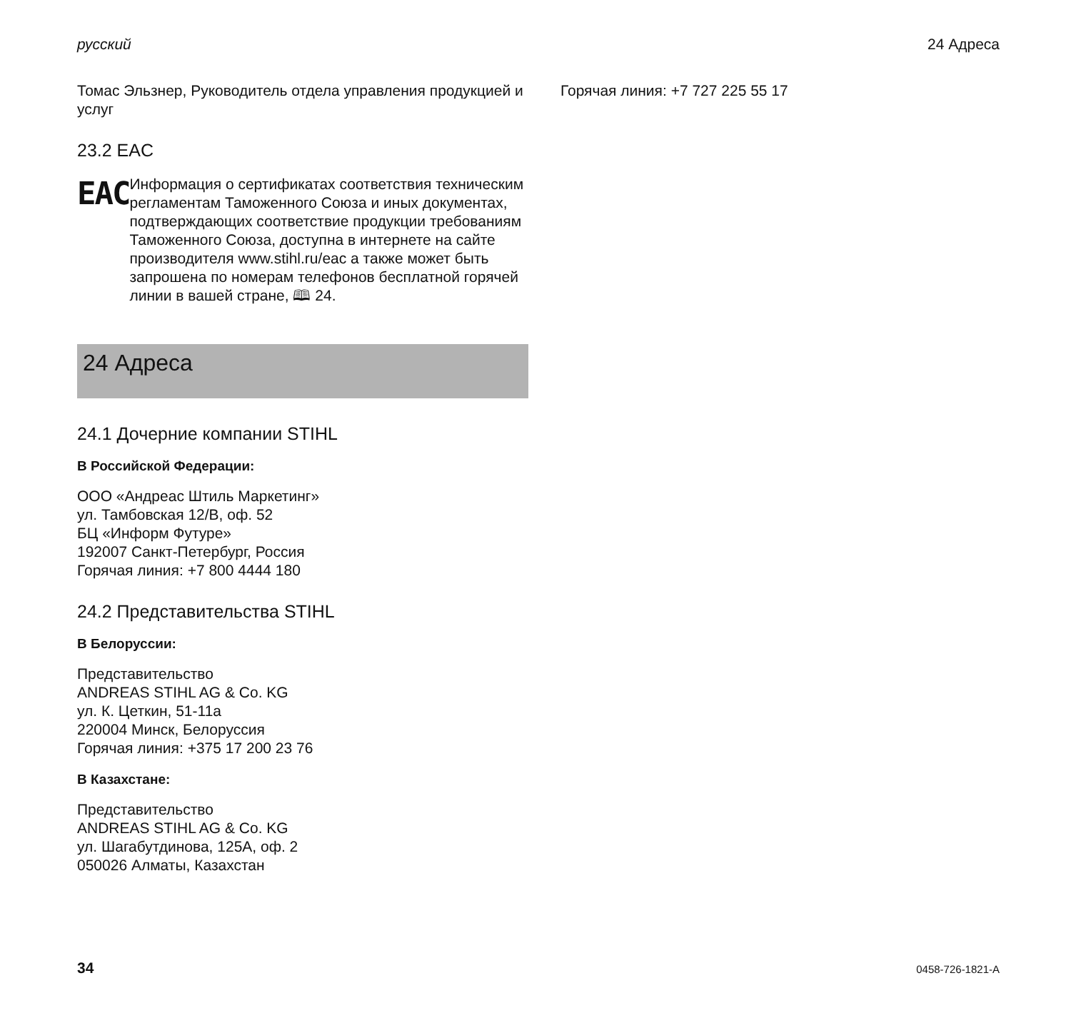русский 24 Адреса
Томас Эльзнер, Руководитель отдела управления продукцией и услуг
23.2 EAC
EAC
Информация о сертификатах соответствия техническим регламентам Таможенного Союза и иных документах, подтверждающих соответствие продукции требованиям Таможенного Союза, доступна в интернете на сайте производителя www.stihl.ru/eac а также может быть запрошена по номерам телефонов бесплатной горячей линии в вашей стране, 🕮 24.
24 Адреса
24.1 Дочерние компании STIHL
В Российской Федерации:
ООО «Андреас Штиль Маркетинг»
ул. Тамбовская 12/В, оф. 52
БЦ «Информ Футуре»
192007 Санкт-Петербург, Россия
Горячая линия: +7 800 4444 180
24.2 Представительства STIHL
В Белоруссии:
Представительство
ANDREAS STIHL AG & Co. KG
ул. К. Цеткин, 51-11a
220004 Минск, Белоруссия
Горячая линия: +375 17 200 23 76
В Казахстане:
Представительство
ANDREAS STIHL AG & Co. KG
ул. Шагабутдинова, 125А, оф. 2
050026 Алматы, Казахстан
Горячая линия: +7 727 225 55 17
34 0458-726-1821-A